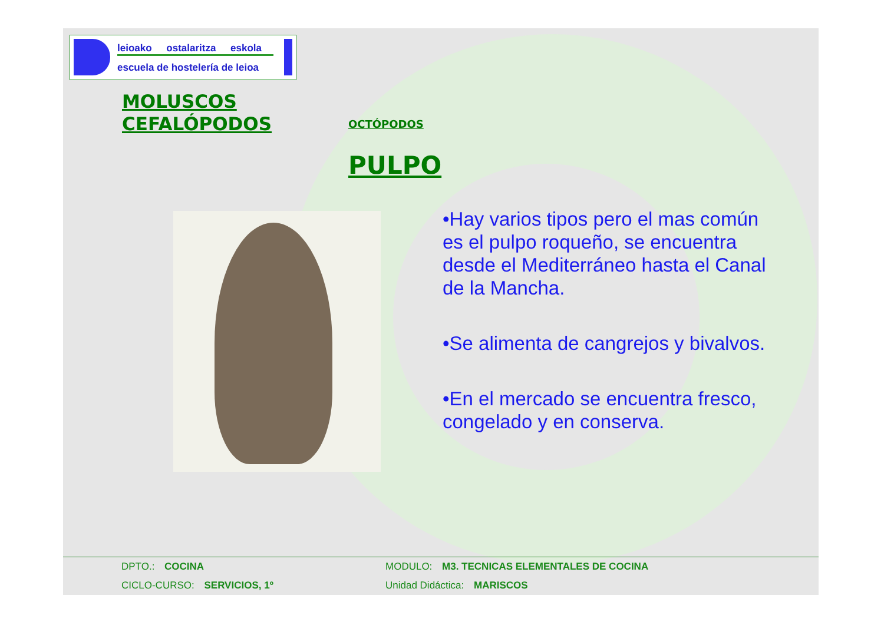leioako ostalaritza eskola
escuela de hostelería de leioa
MOLUSCOS
CEFALÓPODOS
OCTÓPODOS
PULPO
•Hay varios tipos pero el mas común es el pulpo roqueño, se encuentra desde el Mediterráneo hasta el Canal de la Mancha.
•Se alimenta de cangrejos y bivalvos.
•En el mercado se encuentra fresco, congelado y en conserva.
DPTO.: COCINA
MODULO: M3. TECNICAS ELEMENTALES DE COCINA
CICLO-CURSO: SERVICIOS, 1º Unidad Didáctica: MARISCOS